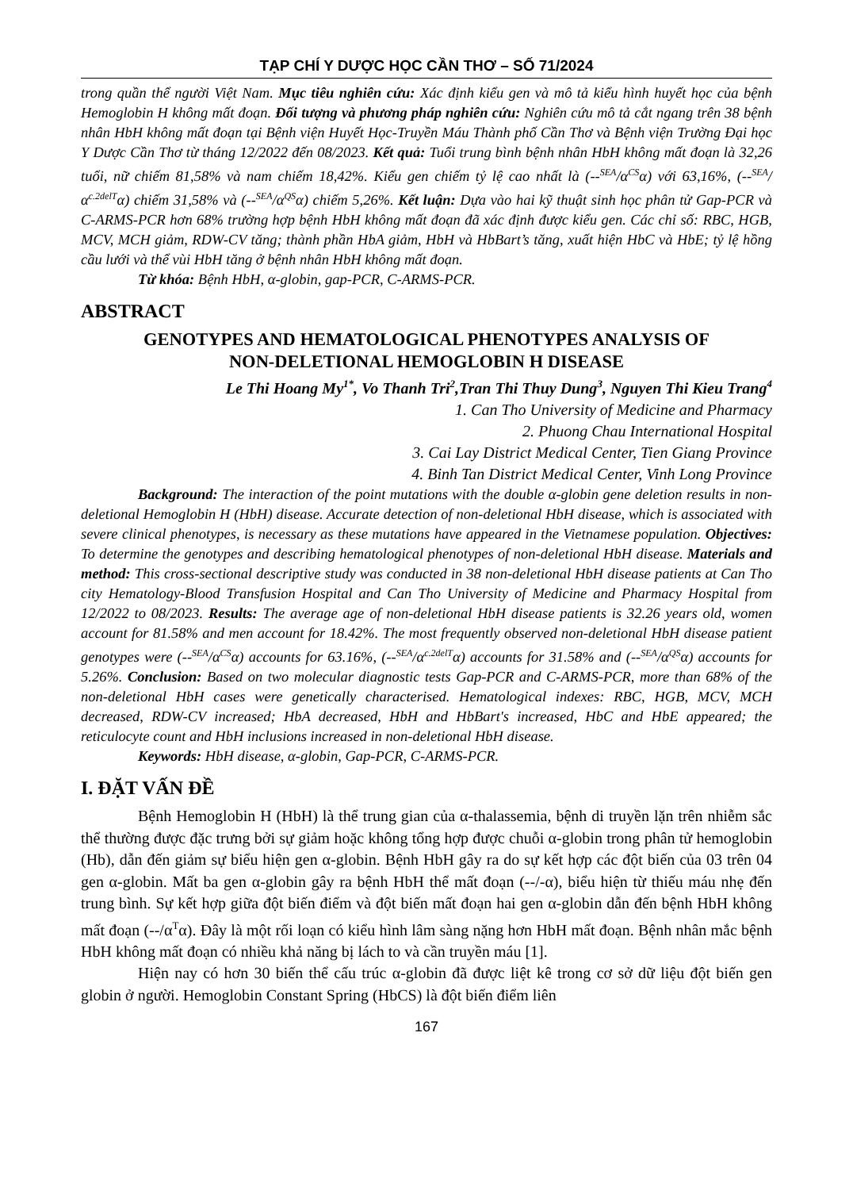TẠP CHÍ Y DƯỢC HỌC CẦN THƠ – SỐ 71/2024
trong quần thể người Việt Nam. Mục tiêu nghiên cứu: Xác định kiểu gen và mô tả kiểu hình huyết học của bệnh Hemoglobin H không mất đoạn. Đối tượng và phương pháp nghiên cứu: Nghiên cứu mô tả cắt ngang trên 38 bệnh nhân HbH không mất đoạn tại Bệnh viện Huyết Học-Truyền Máu Thành phố Cần Thơ và Bệnh viện Trường Đại học Y Dược Cần Thơ từ tháng 12/2022 đến 08/2023. Kết quả: Tuổi trung bình bệnh nhân HbH không mất đoạn là 32,26 tuổi, nữ chiếm 81,58% và nam chiếm 18,42%. Kiểu gen chiếm tỷ lệ cao nhất là (--<sup>SEA</sup>/α<sup>CS</sup>α) với 63,16%, (--<sup>SEA</sup>/α<sup>c.2delT</sup>α) chiếm 31,58% và (--<sup>SEA</sup>/α<sup>QS</sup>α) chiếm 5,26%. Kết luận: Dựa vào hai kỹ thuật sinh học phân tử Gap-PCR và C-ARMS-PCR hơn 68% trường hợp bệnh HbH không mất đoạn đã xác định được kiểu gen. Các chỉ số: RBC, HGB, MCV, MCH giảm, RDW-CV tăng; thành phần HbA giảm, HbH và HbBart’s tăng, xuất hiện HbC và HbE; tỷ lệ hồng cầu lưới và thể vùi HbH tăng ở bệnh nhân HbH không mất đoạn.
Từ khóa: Bệnh HbH, α-globin, gap-PCR, C-ARMS-PCR.
ABSTRACT
GENOTYPES AND HEMATOLOGICAL PHENOTYPES ANALYSIS OF
NON-DELETIONAL HEMOGLOBIN H DISEASE
Le Thi Hoang My<sup>1*</sup>, Vo Thanh Tri<sup>2</sup>,Tran Thi Thuy Dung<sup>3</sup>, Nguyen Thi Kieu Trang<sup>4</sup>
1. Can Tho University of Medicine and Pharmacy
2. Phuong Chau International Hospital
3. Cai Lay District Medical Center, Tien Giang Province
4. Binh Tan District Medical Center, Vinh Long Province
Background: The interaction of the point mutations with the double α-globin gene deletion results in non-deletional Hemoglobin H (HbH) disease. Accurate detection of non-deletional HbH disease, which is associated with severe clinical phenotypes, is necessary as these mutations have appeared in the Vietnamese population. Objectives: To determine the genotypes and describing hematological phenotypes of non-deletional HbH disease. Materials and method: This cross-sectional descriptive study was conducted in 38 non-deletional HbH disease patients at Can Tho city Hematology-Blood Transfusion Hospital and Can Tho University of Medicine and Pharmacy Hospital from 12/2022 to 08/2023. Results: The average age of non-deletional HbH disease patients is 32.26 years old, women account for 81.58% and men account for 18.42%. The most frequently observed non-deletional HbH disease patient genotypes were (--<sup>SEA</sup>/α<sup>CS</sup>α) accounts for 63.16%, (--<sup>SEA</sup>/α<sup>c.2delT</sup>α) accounts for 31.58% and (--<sup>SEA</sup>/α<sup>QS</sup>α) accounts for 5.26%. Conclusion: Based on two molecular diagnostic tests Gap-PCR and C-ARMS-PCR, more than 68% of the non-deletional HbH cases were genetically characterised. Hematological indexes: RBC, HGB, MCV, MCH decreased, RDW-CV increased; HbA decreased, HbH and HbBart's increased, HbC and HbE appeared; the reticulocyte count and HbH inclusions increased in non-deletional HbH disease.
Keywords: HbH disease, α-globin, Gap-PCR, C-ARMS-PCR.
I. ĐẶT VẤN ĐỀ
Bệnh Hemoglobin H (HbH) là thể trung gian của α-thalassemia, bệnh di truyền lặn trên nhiễm sắc thể thường được đặc trưng bởi sự giảm hoặc không tổng hợp được chuỗi α-globin trong phân tử hemoglobin (Hb), dẫn đến giảm sự biểu hiện gen α-globin. Bệnh HbH gây ra do sự kết hợp các đột biến của 03 trên 04 gen α-globin. Mất ba gen α-globin gây ra bệnh HbH thể mất đoạn (--/-α), biểu hiện từ thiếu máu nhẹ đến trung bình. Sự kết hợp giữa đột biến điểm và đột biến mất đoạn hai gen α-globin dẫn đến bệnh HbH không mất đoạn (--/α<sup>T</sup>α). Đây là một rối loạn có kiểu hình lâm sàng nặng hơn HbH mất đoạn. Bệnh nhân mắc bệnh HbH không mất đoạn có nhiều khả năng bị lách to và cần truyền máu [1].
Hiện nay có hơn 30 biến thể cấu trúc α-globin đã được liệt kê trong cơ sở dữ liệu đột biến gen globin ở người. Hemoglobin Constant Spring (HbCS) là đột biến điểm liên
167